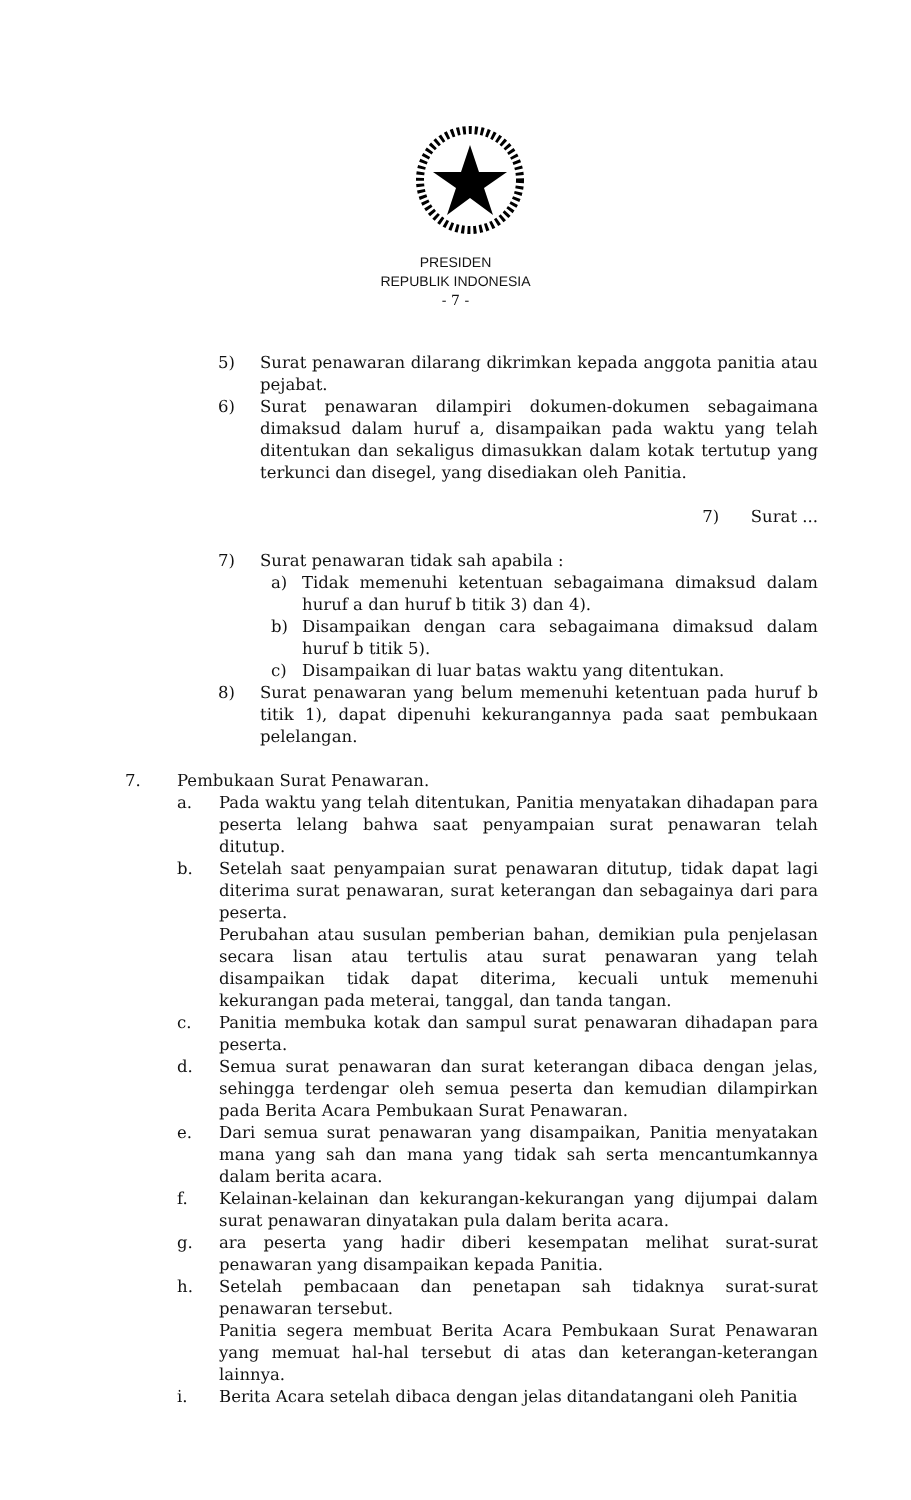PRESIDEN
REPUBLIK INDONESIA
- 7 -
5) Surat penawaran dilarang dikrimkan kepada anggota panitia atau pejabat.
6) Surat penawaran dilampiri dokumen-dokumen sebagaimana dimaksud dalam huruf a, disampaikan pada waktu yang telah ditentukan dan sekaligus dimasukkan dalam kotak tertutup yang terkunci dan disegel, yang disediakan oleh Panitia.
7) Surat ...
7) Surat penawaran tidak sah apabila :
a) Tidak memenuhi ketentuan sebagaimana dimaksud dalam huruf a dan huruf b titik 3) dan 4).
b) Disampaikan dengan cara sebagaimana dimaksud dalam huruf b titik 5).
c) Disampaikan di luar batas waktu yang ditentukan.
8) Surat penawaran yang belum memenuhi ketentuan pada huruf b titik 1), dapat dipenuhi kekurangannya pada saat pembukaan pelelangan.
7. Pembukaan Surat Penawaran.
a. Pada waktu yang telah ditentukan, Panitia menyatakan dihadapan para peserta lelang bahwa saat penyampaian surat penawaran telah ditutup.
b. Setelah saat penyampaian surat penawaran ditutup, tidak dapat lagi diterima surat penawaran, surat keterangan dan sebagainya dari para peserta.
Perubahan atau susulan pemberian bahan, demikian pula penjelasan secara lisan atau tertulis atau surat penawaran yang telah disampaikan tidak dapat diterima, kecuali untuk memenuhi kekurangan pada meterai, tanggal, dan tanda tangan.
c. Panitia membuka kotak dan sampul surat penawaran dihadapan para peserta.
d. Semua surat penawaran dan surat keterangan dibaca dengan jelas, sehingga terdengar oleh semua peserta dan kemudian dilampirkan pada Berita Acara Pembukaan Surat Penawaran.
e. Dari semua surat penawaran yang disampaikan, Panitia menyatakan mana yang sah dan mana yang tidak sah serta mencantumkannya dalam berita acara.
f. Kelainan-kelainan dan kekurangan-kekurangan yang dijumpai dalam surat penawaran dinyatakan pula dalam berita acara.
g. ara peserta yang hadir diberi kesempatan melihat surat-surat penawaran yang disampaikan kepada Panitia.
h. Setelah pembacaan dan penetapan sah tidaknya surat-surat penawaran tersebut.
Panitia segera membuat Berita Acara Pembukaan Surat Penawaran yang memuat hal-hal tersebut di atas dan keterangan-keterangan lainnya.
i. Berita Acara setelah dibaca dengan jelas ditandatangani oleh Panitia